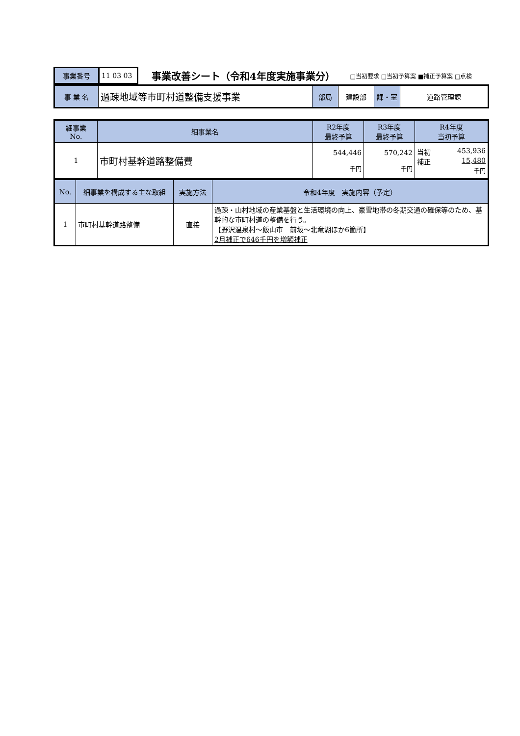| 事業番号 | 11 03 03 | 事業改善シート（令和4年度実施事業分） | □当初要求 □当初予算案 ■補正予算案 □点検 |
| 事 業 名 | 過疎地域等市町村道整備支援事業 | 部局 | 建設部 | 課・室 | 道路管理課 |
| 細事業 No. | 細事業名 | R2年度 最終予算 | R3年度 最終予算 | R4年度 当初予算 |
| --- | --- | --- | --- | --- |
| 1 | 市町村基幹道路整備費 | 544,446 千円 | 570,242 千円 | 当初 453,936 補正 15,480 千円 |
| No. | 細事業を構成する主な取組 | 実施方法 | 令和4年度 実施内容（予定） |
| --- | --- | --- | --- |
| 1 | 市町村基幹道路整備 | 直接 | 過疎・山村地域の産業基盤と生活環境の向上、豪雪地帯の冬期交通の確保等のため、基幹的な市町村道の整備を行う。 【野沢温泉村～飯山市 前坂～北竜湖ほか6箇所】 2月補正で646千円を増額補正 |